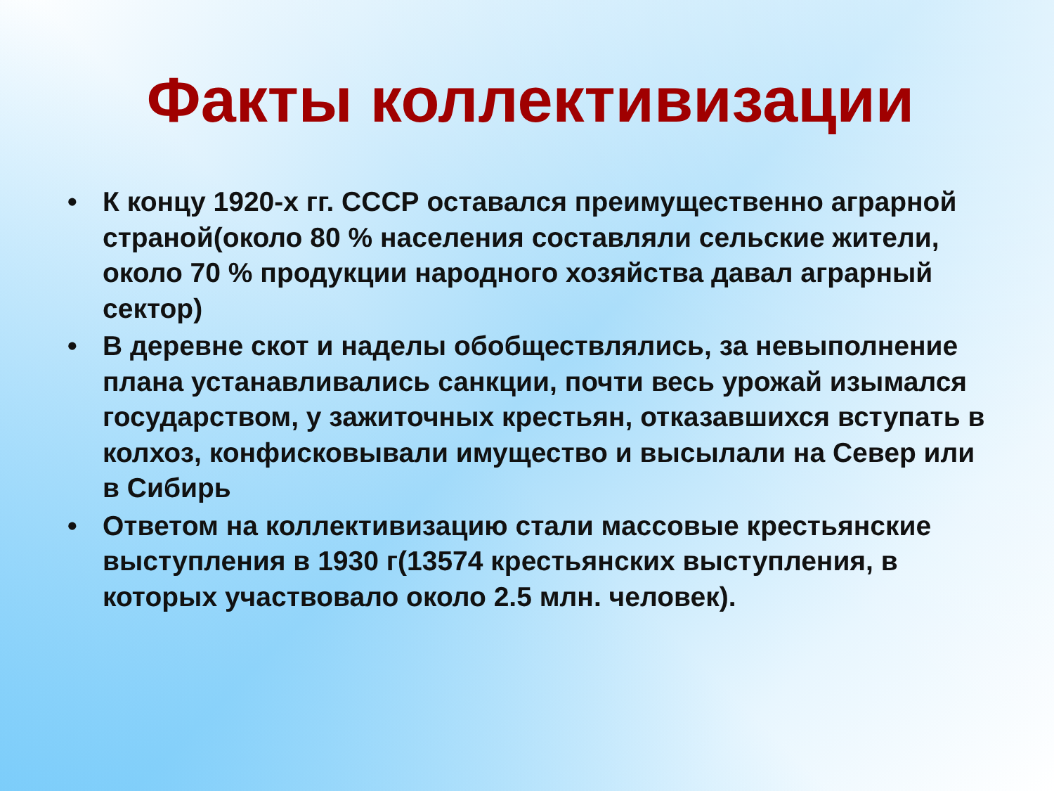Факты коллективизации
• К концу 1920-х гг. СССР оставался преимущественно аграрной страной(около 80 % населения составляли сельские жители, около 70 % продукции народного хозяйства давал аграрный сектор)
• В деревне скот и наделы обобществлялись, за невыполнение плана устанавливались санкции, почти весь урожай изымался государством, у зажиточных крестьян, отказавшихся вступать в колхоз, конфисковывали имущество и высылали на Север или в Сибирь
• Ответом на коллективизацию стали массовые крестьянские выступления в 1930 г(13574 крестьянских выступления, в которых участвовало около 2.5 млн. человек).